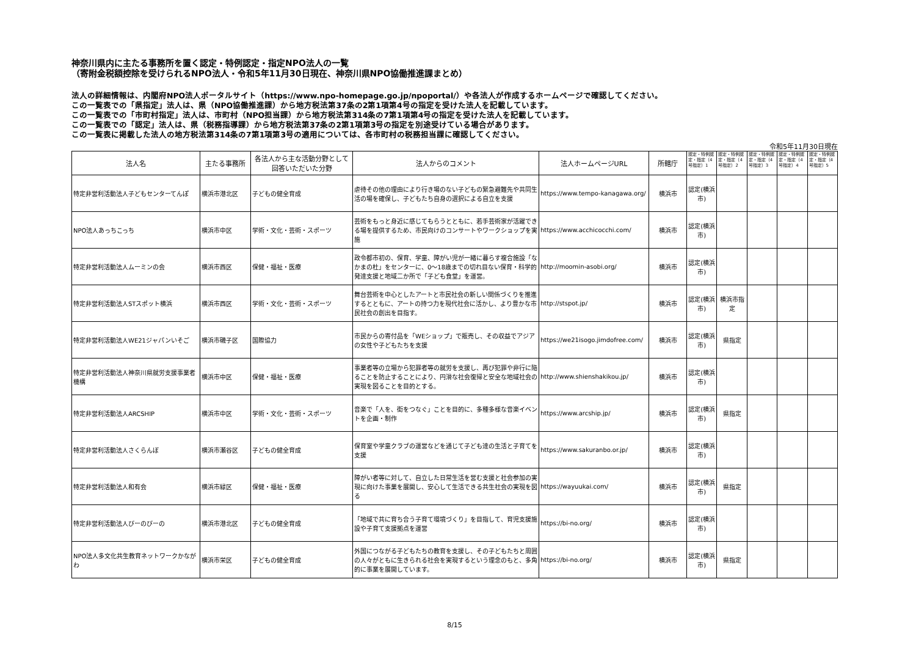神奈川県内に主たる事務所を置く認定・特例認定・指定NPO法人の一覧
（寄附金税額控除を受けられるNPO法人・令和5年11月30日現在、神奈川県NPO協働推進課まとめ）
法人の詳細情報は、内閣府NPO法人ポータルサイト（https://www.npo-homepage.go.jp/npoportal/）や各法人が作成するホームページで確認してください。
この一覧表での「県指定」法人は、県（NPO協働推進課）から地方税法第37条の2第1項第4号の指定を受けた法人を記載しています。
この一覧表での「市町村指定」法人は、市町村（NPO担当課）から地方税法第314条の7第1項第4号の指定を受けた法人を記載しています。
この一覧表での「認定」法人は、県（税務指導課）から地方税法第37条の2第1項第3号の指定を別途受けている場合があります。
この一覧表に掲載した法人の地方税法第314条の7第1項第3号の適用については、各市町村の税務担当課に確認してください。
令和5年11月30日現在
| 法人名 | 主たる事務所 | 各法人から主な活動分野として回答いただいた分野 | 法人からのコメント | 法人ホームページURL | 所轄庁 | 認定・特例認定・指定（4号指定）1 | 認定・特例認定・指定（4号指定）2 | 認定・特例認定・指定（4号指定）3 | 認定・特例認定・指定（4号指定）4 | 認定・特例認定・指定（4号指定）5 |
| --- | --- | --- | --- | --- | --- | --- | --- | --- | --- | --- |
| 特定非営利活動法人子どもセンターてんぽ | 横浜市港北区 | 子どもの健全育成 | 虐待その他の理由により行き場のない子どもの緊急避難先や共同生活の場を確保し、子どもたち自身の選択による自立を支援 | https://www.tempo-kanagawa.org/ | 横浜市 | 認定(横浜市) | | | | |
| NPO法人あっちこっち | 横浜市中区 | 学術・文化・芸術・スポーツ | 芸術をもっと身近に感じてもらうとともに、若手芸術家が活躍できる場を提供するため、市民向けのコンサートやワークショップを実施 | https://www.acchicocchi.com/ | 横浜市 | 認定(横浜市) | | | | |
| 特定非営利活動法人ムーミンの会 | 横浜市西区 | 保健・福祉・医療 | 政令都市初の、保育、学童、障がい児が一緒に暮らす複合施設「なかまの杜」をセンターに、0～18歳までの切れ目ない保育・科学的発達支援と地域二か所で「子ども食堂」を運営。 | http://moomin-asobi.org/ | 横浜市 | 認定(横浜市) | | | | |
| 特定非営利活動法人STスポット横浜 | 横浜市西区 | 学術・文化・芸術・スポーツ | 舞台芸術を中心としたアートと市民社会の新しい関係づくりを推進するとともに、アートの持つ力を現代社会に活かし、より豊かな市民社会の創出を目指す。 | http://stspot.jp/ | 横浜市 | 認定(横浜市) | 横浜市指定 | | | |
| 特定非営利活動法人WE21ジャパンいそご | 横浜市磯子区 | 国際協力 | 市民からの寄付品を「WEショップ」で販売し、その収益でアジアの女性や子どもたちを支援 | https://we21isogo.jimdofree.com/ | 横浜市 | 認定(横浜市) | 県指定 | | | |
| 特定非営利活動法人神奈川県就労支援事業者機構 | 横浜市中区 | 保健・福祉・医療 | 事業者等の立場から犯罪者等の就労を支援し、再び犯罪や非行に陥ることを防止することにより、円滑な社会復帰と安全な地域社会の実現を図ることを目的とする。 | http://www.shienshakikou.jp/ | 横浜市 | 認定(横浜市) | | | | |
| 特定非営利活動法人ARCSHIP | 横浜市中区 | 学術・文化・芸術・スポーツ | 音楽で「人を、街をつなぐ」ことを目的に、多種多様な音楽イベントを企画・制作 | https://www.arcship.jp/ | 横浜市 | 認定(横浜市) | 県指定 | | | |
| 特定非営利活動法人さくらんぼ | 横浜市瀬谷区 | 子どもの健全育成 | 保育室や学童クラブの運営などを通じて子ども達の生活と子育てを支援 | https://www.sakuranbo.or.jp/ | 横浜市 | 認定(横浜市) | | | | |
| 特定非営利活動法人和有会 | 横浜市緑区 | 保健・福祉・医療 | 障がい者等に対して、自立した日常生活を営む支援と社会参加の実現に向けた事業を展開し、安心して生活できる共生社会の実現を図る | https://wayuukai.com/ | 横浜市 | 認定(横浜市) | 県指定 | | | |
| 特定非営利活動法人びーのびーの | 横浜市港北区 | 子どもの健全育成 | 「地域で共に育ち合う子育て環境づくり」を目指して、育児支援施設や子育て支援拠点を運営 | https://bi-no.org/ | 横浜市 | 認定(横浜市) | | | | |
| NPO法人多文化共生教育ネットワークかながわ | 横浜市栄区 | 子どもの健全育成 | 外国につながる子どもたちの教育を支援し、その子どもたちと周囲の人々がともに生きられる社会を実現するという理念のもと、多角的に事業を展開しています。 | https://bi-no.org/ | 横浜市 | 認定(横浜市) | 県指定 | | | |
8/15